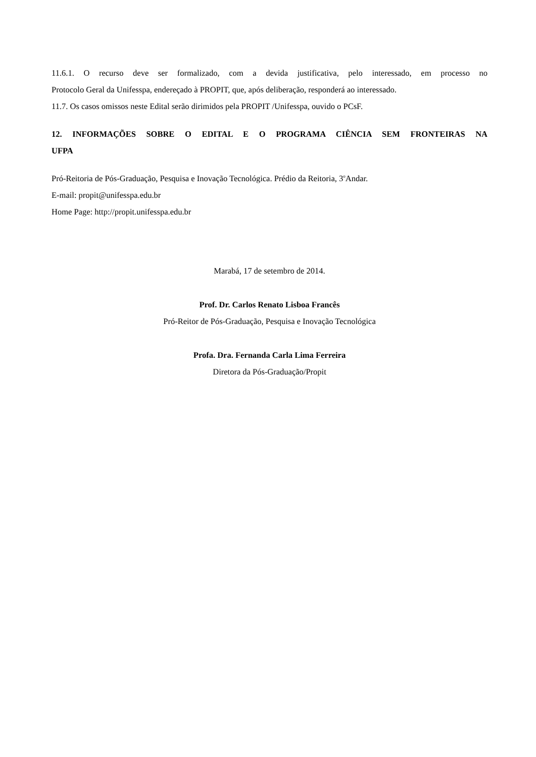11.6.1. O recurso deve ser formalizado, com a devida justificativa, pelo interessado, em processo no
Protocolo Geral da Unifesspa, endereçado à PROPIT, que, após deliberação, responderá ao interessado.
11.7. Os casos omissos neste Edital serão dirimidos pela PROPIT /Unifesspa, ouvido o PCsF.
12. INFORMAÇÕES SOBRE O EDITAL E O PROGRAMA CIÊNCIA SEM FRONTEIRAS NA
UFPA
Pró-Reitoria de Pós-Graduação, Pesquisa e Inovação Tecnológica. Prédio da Reitoria, 3<sup>o</sup>Andar.
E-mail: propit@unifesspa.edu.br
Home Page: http://propit.unifesspa.edu.br
Marabá, 17 de setembro de 2014.
Prof. Dr. Carlos Renato Lisboa Francês
Pró-Reitor de Pós-Graduação, Pesquisa e Inovação Tecnológica
Profa. Dra. Fernanda Carla Lima Ferreira
Diretora da Pós-Graduação/Propit